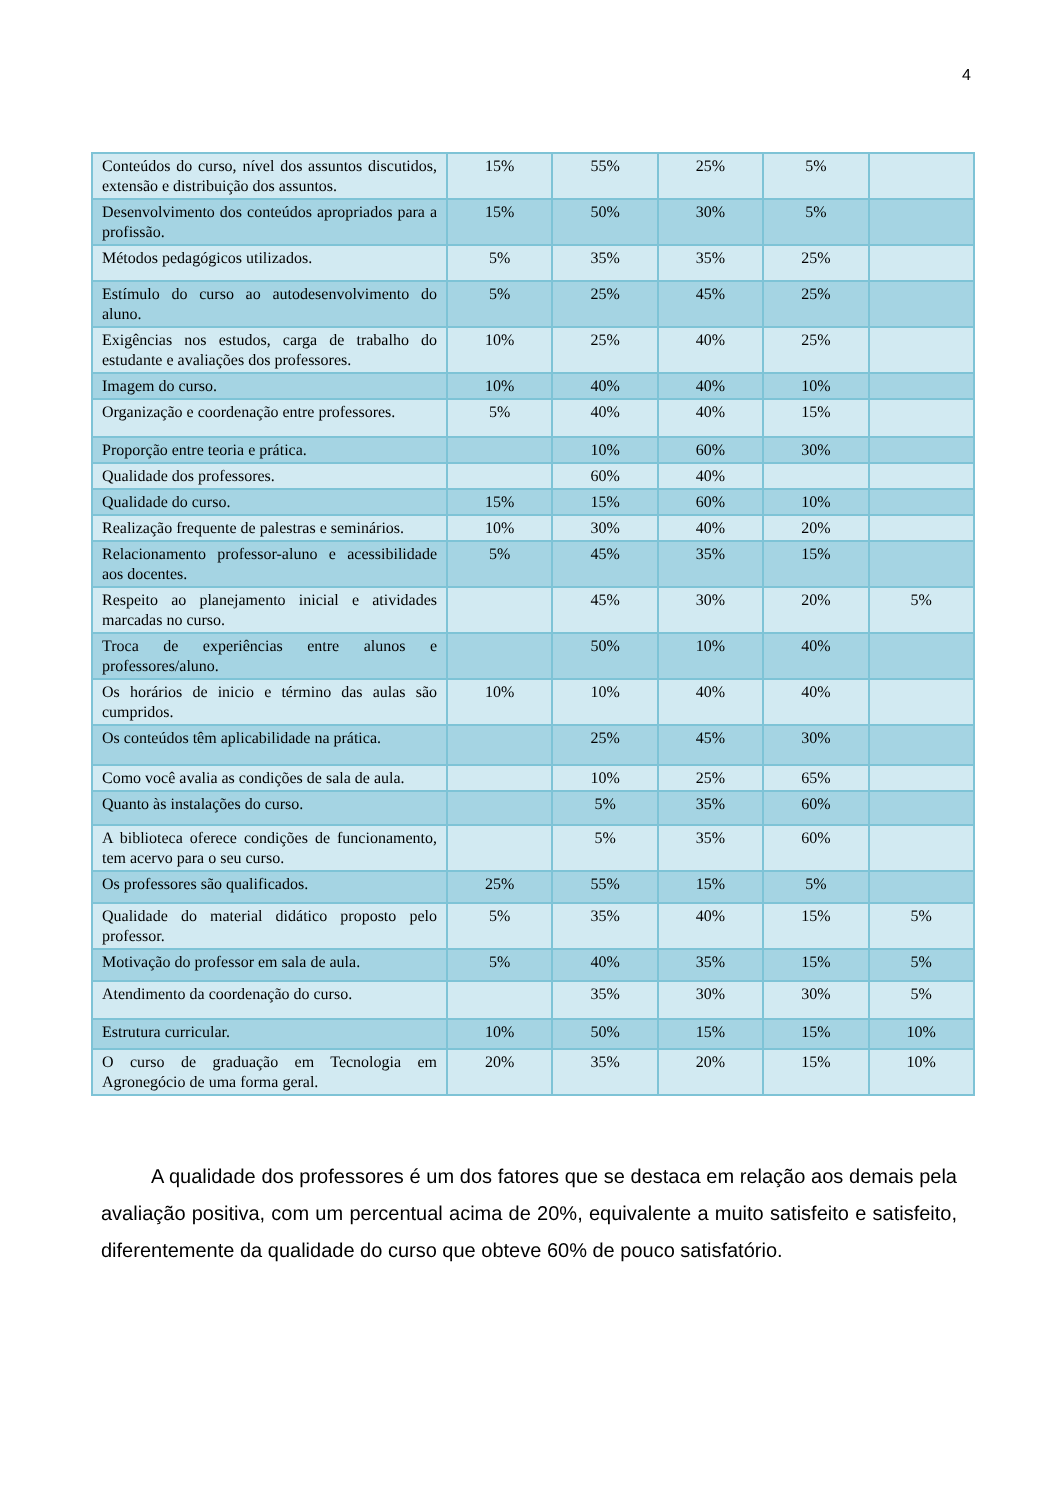4
| Conteúdos do curso, nível dos assuntos discutidos, extensão e distribuição dos assuntos. | 15% | 55% | 25% | 5% | |
| Desenvolvimento dos conteúdos apropriados para a profissão. | 15% | 50% | 30% | 5% | |
| Métodos pedagógicos utilizados. | 5% | 35% | 35% | 25% | |
| Estímulo do curso ao autodesenvolvimento do aluno. | 5% | 25% | 45% | 25% | |
| Exigências nos estudos, carga de trabalho do estudante e avaliações dos professores. | 10% | 25% | 40% | 25% | |
| Imagem do curso. | 10% | 40% | 40% | 10% | |
| Organização e coordenação entre professores. | 5% | 40% | 40% | 15% | |
| Proporção entre teoria e prática. | | 10% | 60% | 30% | |
| Qualidade dos professores. | | 60% | 40% | | |
| Qualidade do curso. | 15% | 15% | 60% | 10% | |
| Realização frequente de palestras e seminários. | 10% | 30% | 40% | 20% | |
| Relacionamento professor-aluno e acessibilidade aos docentes. | 5% | 45% | 35% | 15% | |
| Respeito ao planejamento inicial e atividades marcadas no curso. | | 45% | 30% | 20% | 5% |
| Troca de experiências entre alunos e professores/aluno. | | 50% | 10% | 40% | |
| Os horários de inicio e término das aulas são cumpridos. | 10% | 10% | 40% | 40% | |
| Os conteúdos têm aplicabilidade na prática. | | 25% | 45% | 30% | |
| Como você avalia as condições de sala de aula. | | 10% | 25% | 65% | |
| Quanto às instalações do curso. | | 5% | 35% | 60% | |
| A biblioteca oferece condições de funcionamento, tem acervo para o seu curso. | | 5% | 35% | 60% | |
| Os professores são qualificados. | 25% | 55% | 15% | 5% | |
| Qualidade do material didático proposto pelo professor. | 5% | 35% | 40% | 15% | 5% |
| Motivação do professor em sala de aula. | 5% | 40% | 35% | 15% | 5% |
| Atendimento da coordenação do curso. | | 35% | 30% | 30% | 5% |
| Estrutura curricular. | 10% | 50% | 15% | 15% | 10% |
| O curso de graduação em Tecnologia em Agronegócio de uma forma geral. | 20% | 35% | 20% | 15% | 10% |
A qualidade dos professores é um dos fatores que se destaca em relação aos demais pela avaliação positiva, com um percentual acima de 20%, equivalente a muito satisfeito e satisfeito, diferentemente da qualidade do curso que obteve 60% de pouco satisfatório.